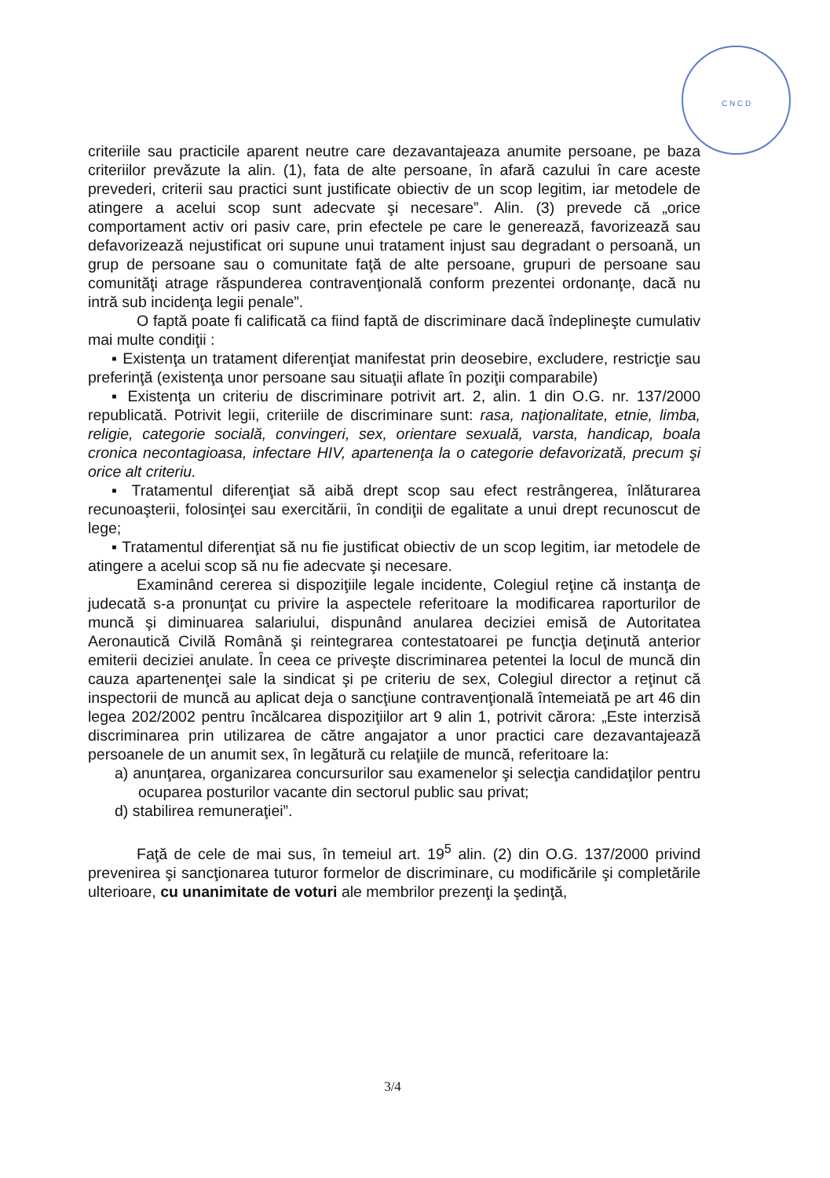C N C D
criteriile sau practicile aparent neutre care dezavantajeaza anumite persoane, pe baza criteriilor prevăzute la alin. (1), fata de alte persoane, în afară cazului în care aceste prevederi, criterii sau practici sunt justificate obiectiv de un scop legitim, iar metodele de atingere a acelui scop sunt adecvate şi necesare”. Alin. (3) prevede că „orice comportament activ ori pasiv care, prin efectele pe care le generează, favorizează sau defavorizează nejustificat ori supune unui tratament injust sau degradant o persoană, un grup de persoane sau o comunitate faţă de alte persoane, grupuri de persoane sau comunităţi atrage răspunderea contravenţională conform prezentei ordonanţe, dacă nu intră sub incidenţa legii penale”.
O faptă poate fi calificată ca fiind faptă de discriminare dacă îndeplineşte cumulativ mai multe condiţii :
▪ Existenţa un tratament diferenţiat manifestat prin deosebire, excludere, restricţie sau preferinţă (existenţa unor persoane sau situaţii aflate în poziţii comparabile)
▪ Existenţa un criteriu de discriminare potrivit art. 2, alin. 1 din O.G. nr. 137/2000 republicată. Potrivit legii, criteriile de discriminare sunt: rasa, naţionalitate, etnie, limba, religie, categorie socială, convingeri, sex, orientare sexuală, varsta, handicap, boala cronica necontagioasa, infectare HIV, apartenenţa la o categorie defavorizată, precum şi orice alt criteriu.
▪ Tratamentul diferenţiat să aibă drept scop sau efect restrângerea, înlăturarea recunoaşterii, folosinţei sau exercitării, în condiţii de egalitate a unui drept recunoscut de lege;
▪ Tratamentul diferenţiat să nu fie justificat obiectiv de un scop legitim, iar metodele de atingere a acelui scop să nu fie adecvate şi necesare.
Examinând cererea si dispoziţiile legale incidente, Colegiul reţine că instanţa de judecată s-a pronunţat cu privire la aspectele referitoare la modificarea raporturilor de muncă şi diminuarea salariului, dispunând anularea deciziei emisă de Autoritatea Aeronautică Civilă Română şi reintegrarea contestatoarei pe funcţia deţinută anterior emiterii deciziei anulate. În ceea ce priveşte discriminarea petentei la locul de muncă din cauza apartenenţei sale la sindicat şi pe criteriu de sex, Colegiul director a reţinut că inspectorii de muncă au aplicat deja o sancţiune contravenţională întemeiată pe art 46 din legea 202/2002 pentru încălcarea dispoziţiilor art 9 alin 1, potrivit cărora: „Este interzisă discriminarea prin utilizarea de către angajator a unor practici care dezavantajează persoanele de un anumit sex, în legătură cu relaţiile de muncă, referitoare la:
a) anunţarea, organizarea concursurilor sau examenelor şi selecţia candidaţilor pentru ocuparea posturilor vacante din sectorul public sau privat;
d) stabilirea remuneraţiei”.
Faţă de cele de mai sus, în temeiul art. 19<sup>5</sup> alin. (2) din O.G. 137/2000 privind prevenirea şi sancţionarea tuturor formelor de discriminare, cu modificările şi completările ulterioare, cu unanimitate de voturi ale membrilor prezenţi la şedinţă,
3/4